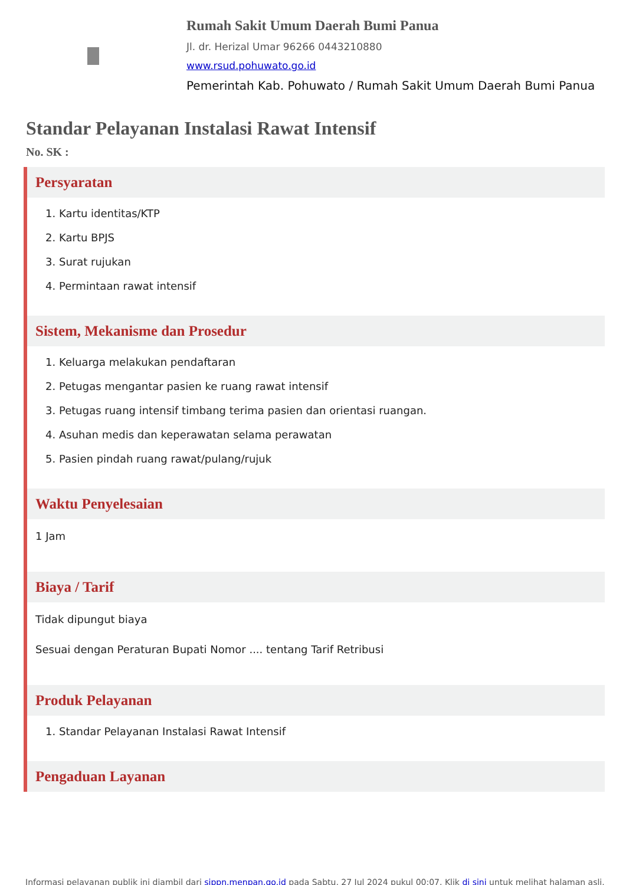Rumah Sakit Umum Daerah Bumi Panua
Jl. dr. Herizal Umar 96266 0443210880
www.rsud.pohuwato.go.id
Pemerintah Kab. Pohuwato / Rumah Sakit Umum Daerah Bumi Panua
Standar Pelayanan Instalasi Rawat Intensif
No. SK :
Persyaratan
1. Kartu identitas/KTP
2. Kartu BPJS
3. Surat rujukan
4. Permintaan rawat intensif
Sistem, Mekanisme dan Prosedur
1. Keluarga melakukan pendaftaran
2. Petugas mengantar pasien ke ruang rawat intensif
3. Petugas ruang intensif timbang terima pasien dan orientasi ruangan.
4. Asuhan medis dan keperawatan selama perawatan
5. Pasien pindah ruang rawat/pulang/rujuk
Waktu Penyelesaian
1 Jam
Biaya / Tarif
Tidak dipungut biaya
Sesuai dengan Peraturan Bupati Nomor .... tentang Tarif Retribusi
Produk Pelayanan
1. Standar Pelayanan Instalasi Rawat Intensif
Pengaduan Layanan
Informasi pelayanan publik ini diambil dari sippn.menpan.go.id pada Sabtu, 27 Jul 2024 pukul 00:07. Klik di sini untuk melihat halaman asli.